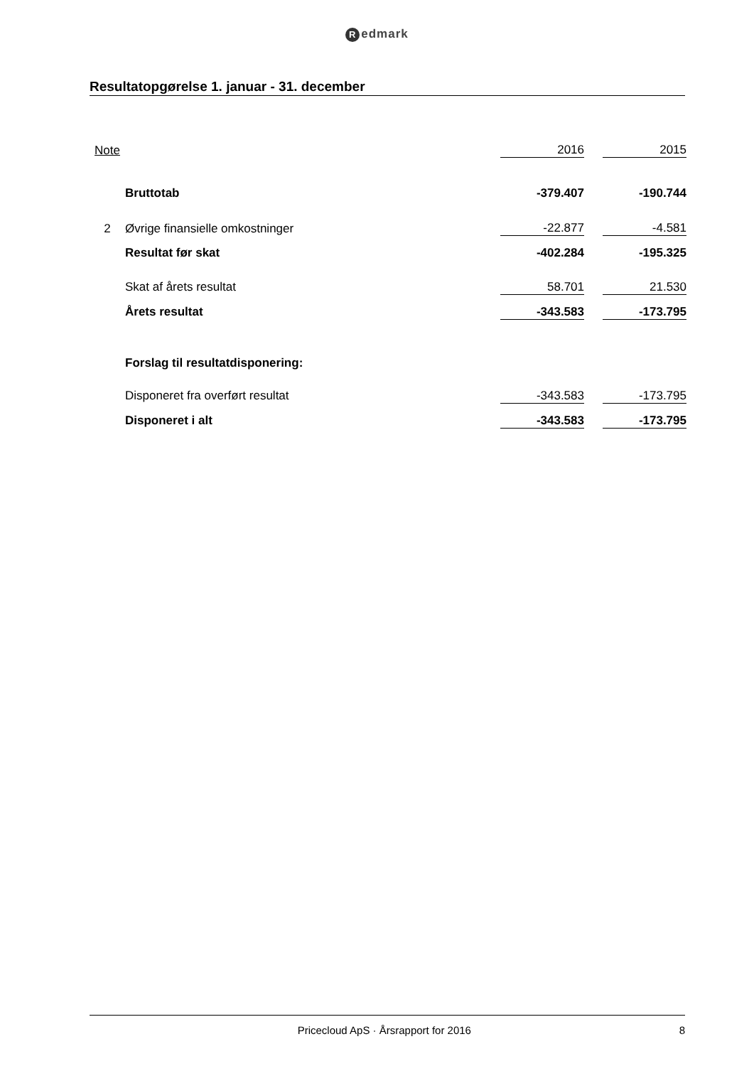Redmark
Resultatopgørelse 1. januar - 31. december
| Note | | 2016 | | 2015 |
| --- | --- | --- | --- | --- |
| | Bruttotab | -379.407 | | -190.744 |
| 2 | Øvrige finansielle omkostninger | -22.877 | | -4.581 |
| | Resultat før skat | -402.284 | | -195.325 |
| | Skat af årets resultat | 58.701 | | 21.530 |
| | Årets resultat | -343.583 | | -173.795 |
| | Forslag til resultatdisponering: | | | |
| | Disponeret fra overført resultat | -343.583 | | -173.795 |
| | Disponeret i alt | -343.583 | | -173.795 |
Pricecloud ApS · Årsrapport for 2016
8